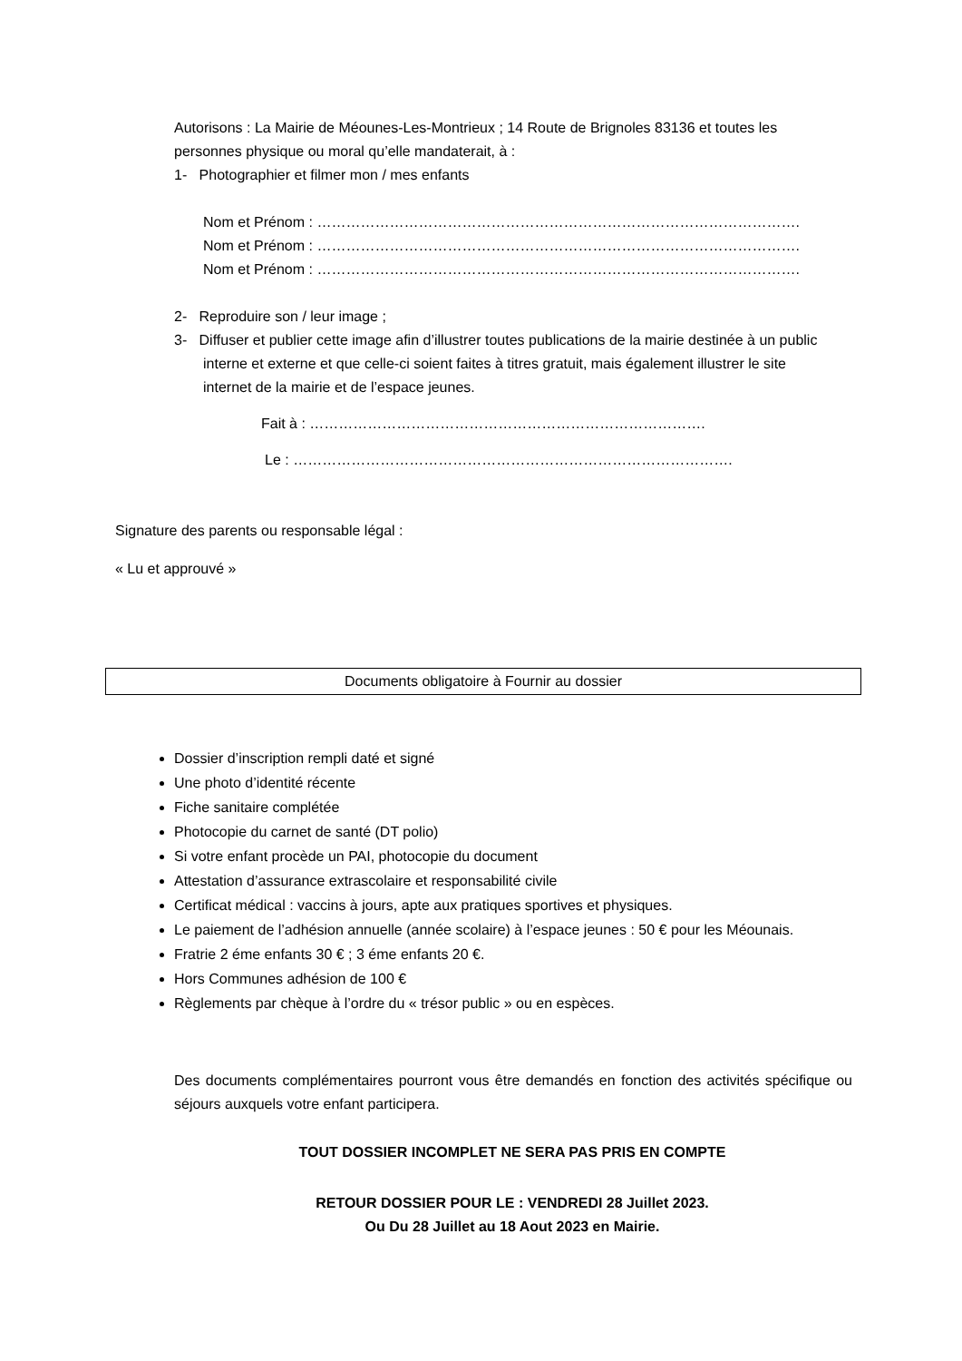Autorisons : La Mairie de Méounes-Les-Montrieux ; 14 Route de Brignoles 83136 et toutes les personnes physique ou moral qu’elle mandaterait, à :
1- Photographier et filmer mon / mes enfants
Nom et Prénom : ……………………………………………………………………………………….
Nom et Prénom : ……………………………………………………………………………………….
Nom et Prénom : ……………………………………………………………………………………….
2- Reproduire son / leur image ;
3- Diffuser et publier cette image afin d’illustrer toutes publications de la mairie destinée à un public interne et externe et que celle-ci soient faites à titres gratuit, mais également illustrer le site internet de la mairie et de l’espace jeunes.
Fait à : ……………………………………………………………………….
Le : ……………………………………………………………………………….
Signature des parents ou responsable légal :
« Lu et approuvé »
Documents obligatoire à Fournir au dossier
Dossier d’inscription rempli daté et signé
Une photo d’identité récente
Fiche sanitaire complétée
Photocopie du carnet de santé (DT polio)
Si votre enfant procède un PAI, photocopie du document
Attestation d’assurance extrascolaire et responsabilité civile
Certificat médical : vaccins à jours, apte aux pratiques sportives et physiques.
Le paiement de l’adhésion annuelle (année scolaire) à l’espace jeunes : 50 € pour les Méounais.
Fratrie 2 éme enfants 30 € ; 3 éme enfants 20 €.
Hors Communes adhésion de 100 €
Règlements par chèque à l’ordre du « trésor public » ou en espèces.
Des documents complémentaires pourront vous être demandés en fonction des activités spécifique ou séjours auxquels votre enfant participera.
TOUT DOSSIER INCOMPLET NE SERA PAS PRIS EN COMPTE
RETOUR DOSSIER POUR LE : VENDREDI 28 Juillet 2023.
Ou Du 28 Juillet au 18 Aout 2023 en Mairie.